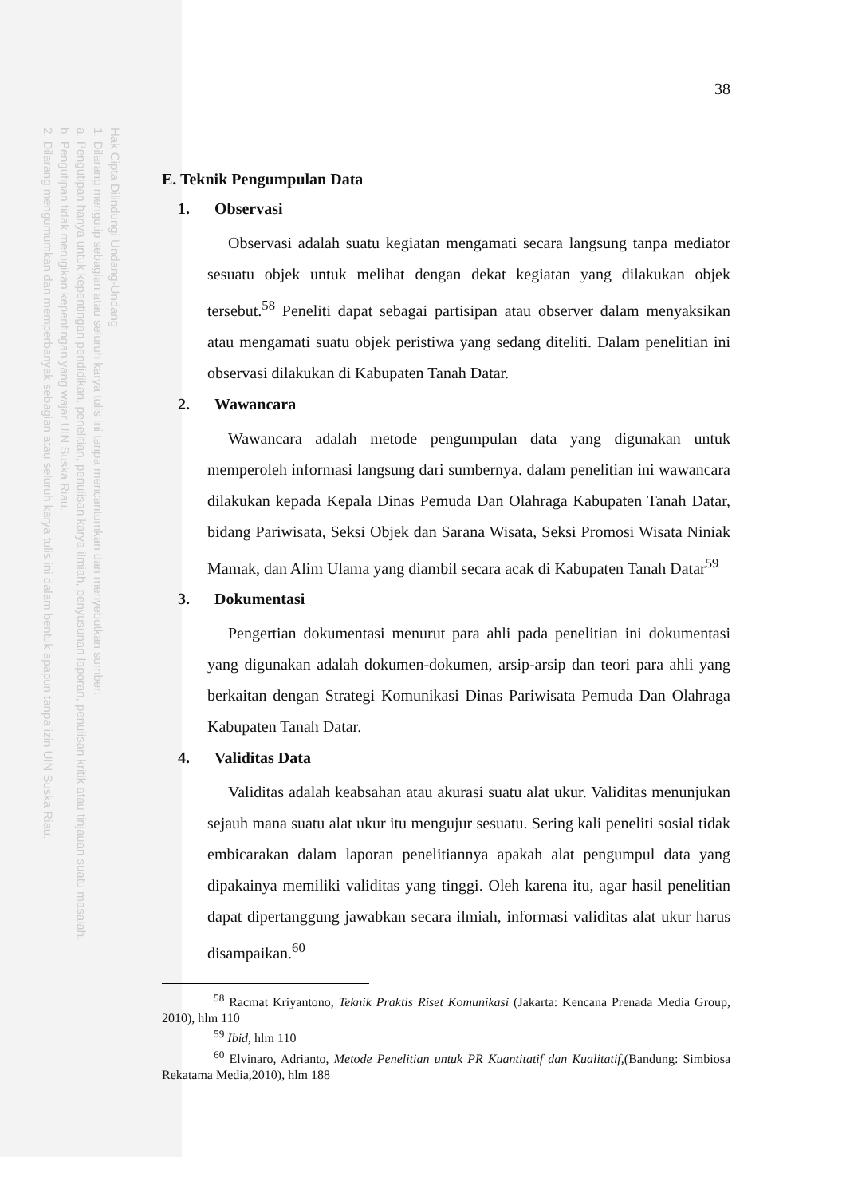Hak Cipta Dilindungi Undang-Undang
1. Dilarang mengutip sebagian atau seluruh karya tulis ini tanpa mencantumkan dan menyebutkan sumber:
a. Pengutipan hanya untuk kepentingan pendidikan, penelitian, penulisan karya ilmiah, penyusunan laporan, penulisan kritik atau tinjauan suatu masalah.
b. Pengutipan tidak merugikan kepentingan yang wajar UIN Suska Riau.
2. Dilarang mengumumkan dan memperbanyak sebagian atau seluruh karya tulis ini dalam bentuk apapun tanpa izin UIN Suska Riau.
38
E. Teknik Pengumpulan Data
1. Observasi
Observasi adalah suatu kegiatan mengamati secara langsung tanpa mediator sesuatu objek untuk melihat dengan dekat kegiatan yang dilakukan objek tersebut.<sup>58</sup> Peneliti dapat sebagai partisipan atau observer dalam menyaksikan atau mengamati suatu objek peristiwa yang sedang diteliti. Dalam penelitian ini observasi dilakukan di Kabupaten Tanah Datar.
2. Wawancara
Wawancara adalah metode pengumpulan data yang digunakan untuk memperoleh informasi langsung dari sumbernya. dalam penelitian ini wawancara dilakukan kepada Kepala Dinas Pemuda Dan Olahraga Kabupaten Tanah Datar, bidang Pariwisata, Seksi Objek dan Sarana Wisata, Seksi Promosi Wisata Niniak Mamak, dan Alim Ulama yang diambil secara acak di Kabupaten Tanah Datar<sup>59</sup>
3. Dokumentasi
Pengertian dokumentasi menurut para ahli pada penelitian ini dokumentasi yang digunakan adalah dokumen-dokumen, arsip-arsip dan teori para ahli yang berkaitan dengan Strategi Komunikasi Dinas Pariwisata Pemuda Dan Olahraga Kabupaten Tanah Datar.
4. Validitas Data
Validitas adalah keabsahan atau akurasi suatu alat ukur. Validitas menunjukan sejauh mana suatu alat ukur itu mengujur sesuatu. Sering kali peneliti sosial tidak embicarakan dalam laporan penelitiannya apakah alat pengumpul data yang dipakainya memiliki validitas yang tinggi. Oleh karena itu, agar hasil penelitian dapat dipertanggung jawabkan secara ilmiah, informasi validitas alat ukur harus disampaikan.<sup>60</sup>
<sup>58</sup> Racmat Kriyantono, Teknik Praktis Riset Komunikasi (Jakarta: Kencana Prenada Media Group, 2010), hlm 110
<sup>59</sup> Ibid, hlm 110
<sup>60</sup> Elvinaro, Adrianto, Metode Penelitian untuk PR Kuantitatif dan Kualitatif,(Bandung: Simbiosa Rekatama Media,2010), hlm 188